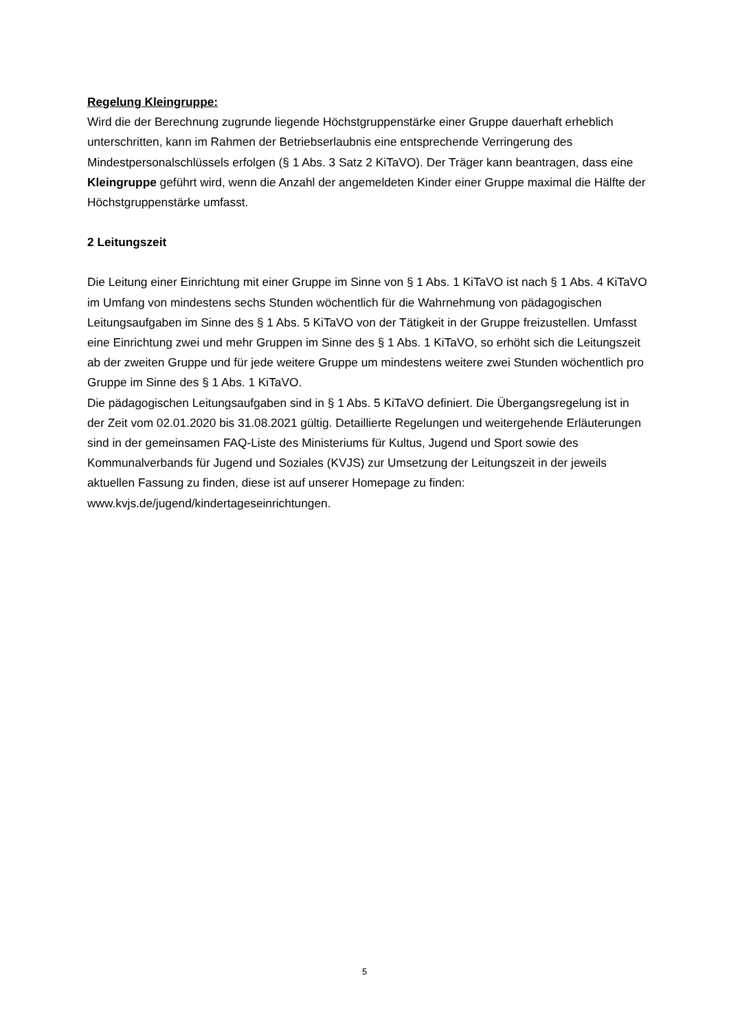Regelung Kleingruppe:
Wird die der Berechnung zugrunde liegende Höchstgruppenstärke einer Gruppe dauerhaft erheblich unterschritten, kann im Rahmen der Betriebserlaubnis eine entsprechende Verringerung des Mindestpersonalschlüssels erfolgen (§ 1 Abs. 3 Satz 2 KiTaVO). Der Träger kann beantragen, dass eine Kleingruppe geführt wird, wenn die Anzahl der angemeldeten Kinder einer Gruppe maximal die Hälfte der Höchstgruppenstärke umfasst.
2 Leitungszeit
Die Leitung einer Einrichtung mit einer Gruppe im Sinne von § 1 Abs. 1 KiTaVO ist nach § 1 Abs. 4 KiTaVO im Umfang von mindestens sechs Stunden wöchentlich für die Wahrnehmung von pädagogischen Leitungsaufgaben im Sinne des § 1 Abs. 5 KiTaVO von der Tätigkeit in der Gruppe freizustellen. Umfasst eine Einrichtung zwei und mehr Gruppen im Sinne des § 1 Abs. 1 KiTaVO, so erhöht sich die Leitungszeit ab der zweiten Gruppe und für jede weitere Gruppe um mindestens weitere zwei Stunden wöchentlich pro Gruppe im Sinne des § 1 Abs. 1 KiTaVO.
Die pädagogischen Leitungsaufgaben sind in § 1 Abs. 5 KiTaVO definiert. Die Übergangsregelung ist in der Zeit vom 02.01.2020 bis 31.08.2021 gültig. Detaillierte Regelungen und weitergehende Erläuterungen sind in der gemeinsamen FAQ-Liste des Ministeriums für Kultus, Jugend und Sport sowie des Kommunalverbands für Jugend und Soziales (KVJS) zur Umsetzung der Leitungszeit in der jeweils aktuellen Fassung zu finden, diese ist auf unserer Homepage zu finden: www.kvjs.de/jugend/kindertageseinrichtungen.
5